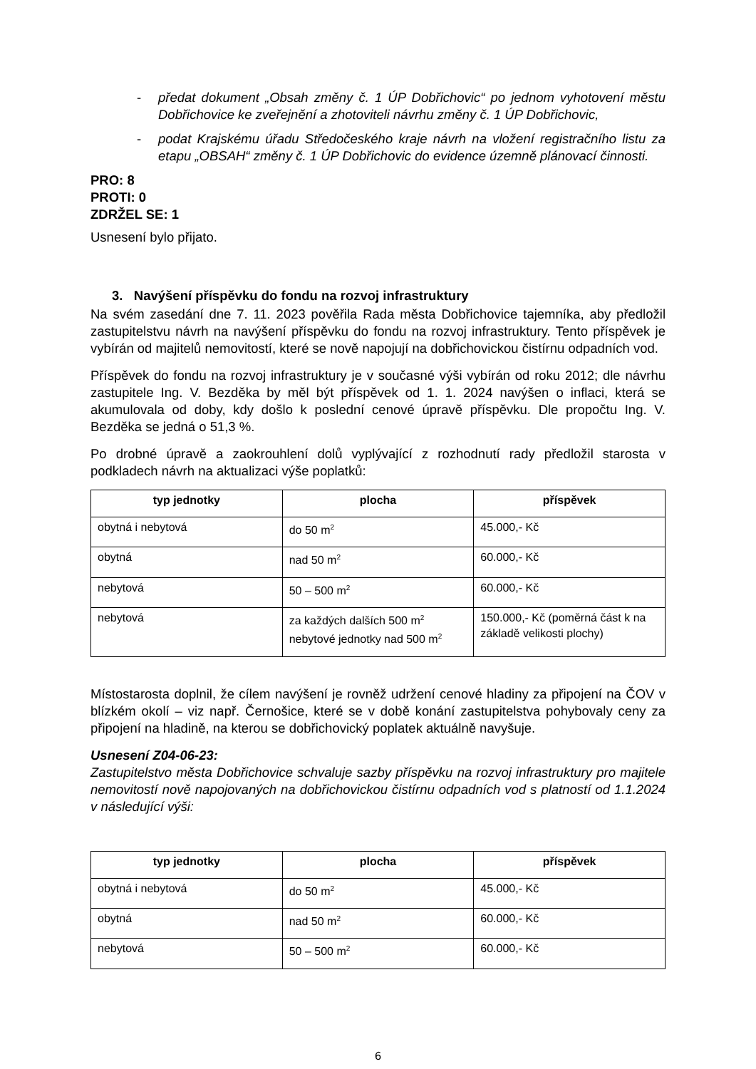- předat dokument „Obsah změny č. 1 ÚP Dobřichovic“ po jednom vyhotovení městu Dobřichovice ke zveřejnění a zhotoviteli návrhu změny č. 1 ÚP Dobřichovic,
- podat Krajskému úřadu Středočeského kraje návrh na vložení registračního listu za etapu „OBSAH“ změny č. 1 ÚP Dobřichovic do evidence územně plánovací činnosti.
PRO: 8
PROTI: 0
ZDRŽEL SE: 1
Usnesení bylo přijato.
3. Navýšení příspěvku do fondu na rozvoj infrastruktury
Na svém zasedání dne 7. 11. 2023 pověřila Rada města Dobřichovice tajemníka, aby předložil zastupitelstvu návrh na navýšení příspěvku do fondu na rozvoj infrastruktury. Tento příspěvek je vybírán od majitelů nemovitostí, které se nově napojují na dobřichovickou čistírnu odpadních vod.
Příspěvek do fondu na rozvoj infrastruktury je v současné výši vybírán od roku 2012; dle návrhu zastupitele Ing. V. Bezděka by měl být příspěvek od 1. 1. 2024 navýšen o inflaci, která se akumulovala od doby, kdy došlo k poslední cenové úpravě příspěvku. Dle propočtu Ing. V. Bezděka se jedná o 51,3 %.
Po drobné úpravě a zaokrouhlení dolů vyplývající z rozhodnutí rady předložil starosta v podkladech návrh na aktualizaci výše poplatků:
| typ jednotky | plocha | příspěvek |
| --- | --- | --- |
| obytná i nebytová | do 50 m<sup>2</sup> | 45.000,- Kč |
| obytná | nad 50 m<sup>2</sup> | 60.000,- Kč |
| nebytová | 50 – 500 m<sup>2</sup> | 60.000,- Kč |
| nebytová | za každých dalších 500 m<sup>2</sup> nebytové jednotky nad 500 m<sup>2</sup> | 150.000,- Kč (poměrná část k na základě velikosti plochy) |
Místostarosta doplnil, že cílem navýšení je rovněž udržení cenové hladiny za připojení na ČOV v blízkém okolí – viz např. Černošice, které se v době konání zastupitelstva pohybovaly ceny za připojení na hladině, na kterou se dobřichovický poplatek aktuálně navyšuje.
Usnesení Z04-06-23:
Zastupitelstvo města Dobřichovice schvaluje sazby příspěvku na rozvoj infrastruktury pro majitele nemovitostí nově napojovaných na dobřichovickou čistírnu odpadních vod s platností od 1.1.2024 v následující výši:
| typ jednotky | plocha | příspěvek |
| --- | --- | --- |
| obytná i nebytová | do 50 m<sup>2</sup> | 45.000,- Kč |
| obytná | nad 50 m<sup>2</sup> | 60.000,- Kč |
| nebytová | 50 – 500 m<sup>2</sup> | 60.000,- Kč |
6